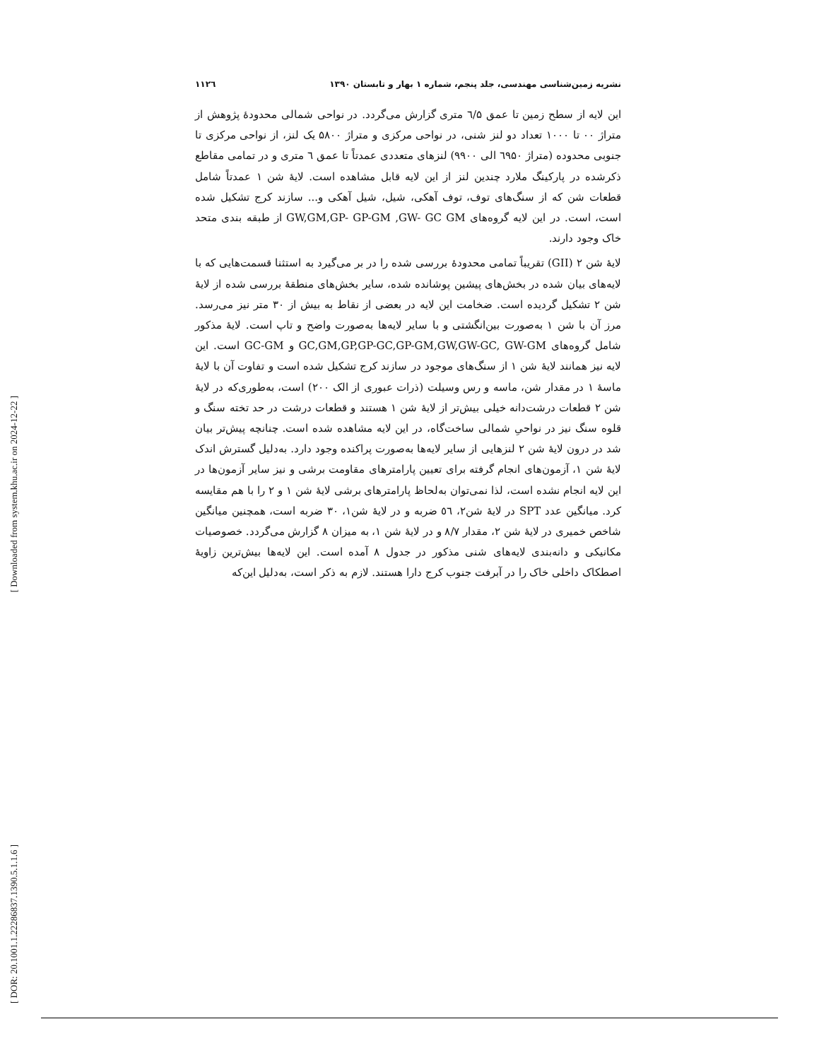نشریه زمین‌شناسی مهندسی، جلد پنجم، شماره ۱ بهار و تابستان ۱۳۹۰ ۱۱۲٦
این لایه از سطح زمین تا عمق ٦/۵ متری گزارش می‌گردد. در نواحی شمالی محدودهٔ پژوهش از متراژ ۰۰ تا ۱۰۰۰ تعداد دو لنز شنی، در نواحی مرکزی و متراژ ۵۸۰۰ یک لنز، از نواحی مرکزی تا جنوبی محدوده (متراژ ٦۹۵۰ الی ۹۹۰۰) لنزهای متعددی عمدتاً تا عمق ٦ متری و در تمامی مقاطع ذکرشده در پارکینگ ملارد چندین لنز از این لایه قابل مشاهده است. لایهٔ شن ۱ عمدتاً شامل قطعات شن که از سنگ‌های توف، توف آهکی، شیل، شیل آهکی و... سازند کرج تشکیل شده است، است. در این لایه گروه‌های GW,GM,GP- GP-GM ,GW- GC GM از طبقه بندی متحد خاک وجود دارند.
لایهٔ شن ۲ (GII) تقریباً تمامی محدودهٔ بررسی شده را در بر می‌گیرد به استثنا قسمت‌هایی که با لایه‌های بیان شده در بخش‌های پیشین پوشانده شده، سایر بخش‌های منطقهٔ بررسی شده از لایهٔ شن ۲ تشکیل گردیده است. ضخامت این لایه در بعضی از نقاط به بیش از ۳۰ متر نیز می‌رسد. مرز آن با شن ۱ به‌صورت بین‌انگشتی و با سایر لایه‌ها به‌صورت واضح و تاپ است. لایهٔ مذکور شامل گروه‌های GC,GM,GP,GP-GC,GP-GM,GW,GW-GC, GW-GM و GC-GM است. این لایه نیز همانند لایهٔ شن ۱ از سنگ‌های موجود در سازند کرج تشکیل شده است و تفاوت آن با لایهٔ ماسهٔ ۱ در مقدار شن، ماسه و رس وسیلت (ذرات عبوری از الک ۲۰۰) است، به‌طوری‌که در لایهٔ شن ۲ قطعات درشت‌دانه خیلی بیش‌تر از لایهٔ شن ۱ هستند و قطعات درشت در حد تخته سنگ و قلوه سنگ نیز در نواحیِ شمالی ساخت‌گاه، در این لایه مشاهده شده است. چنانچه پیش‌تر بیان شد در درون لایهٔ شن ۲ لنزهایی از سایر لایه‌ها به‌صورت پراکنده وجود دارد. به‌دلیل گسترش اندک لایهٔ شن ۱، آزمون‌های انجام گرفته برای تعیین پارامترهای مقاومت برشی و نیز سایر آزمون‌ها در این لایه انجام نشده است، لذا نمی‌توان به‌لحاظ پارامترهای برشی لایهٔ شن ۱ و ۲ را با هم مقایسه کرد. میانگین عدد SPT در لایهٔ شن۲، ٥٦ ضربه و در لایهٔ شن۱، ۳۰ ضربه است، همچنین میانگین شاخص خمیری در لایهٔ شن ۲، مقدار ۸/۷ و در لایهٔ شن ۱، به میزان ۸ گزارش می‌گردد. خصوصیات مکانیکی و دانه‌بندی لایه‌های شنی مذکور در جدول ۸ آمده است. این لایه‌ها بیش‌ترین زاویهٔ اصطکاک داخلی خاک را در آبرفت جنوب کرج دارا هستند. لازم به ذکر است، به‌دلیل این‌که
[ Downloaded from system.khu.ac.ir on 2024-12-22 ]
[ DOR: 20.1001.1.22286837.1390.5.1.1.6 ]